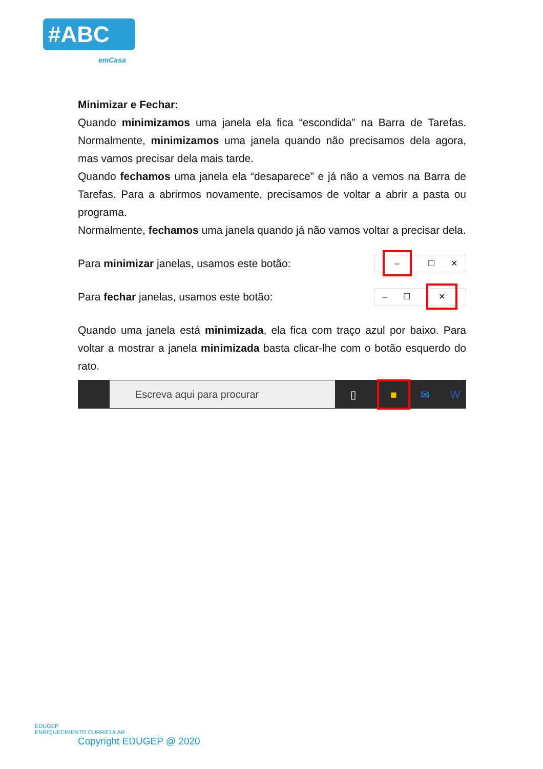#ABC
emCasa
Minimizar e Fechar:
Quando minimizamos uma janela ela fica “escondida” na Barra de Tarefas. Normalmente, minimizamos uma janela quando não precisamos dela agora, mas vamos precisar dela mais tarde.
Quando fechamos uma janela ela “desaparece” e já não a vemos na Barra de Tarefas. Para a abrirmos novamente, precisamos de voltar a abrir a pasta ou programa.
Normalmente, fechamos uma janela quando já não vamos voltar a precisar dela.
Para minimizar janelas, usamos este botão:
– ☐ ✕
Para fechar janelas, usamos este botão:
– ☐ ✕
Quando uma janela está minimizada, ela fica com traço azul por baixo. Para voltar a mostrar a janela minimizada basta clicar-lhe com o botão esquerdo do rato.
Escreva aqui para procurar
▯ ■ ✉ W
EDUGEP
ENRIQUECIMENTO CURRICULAR
Copyright EDUGEP @ 2020